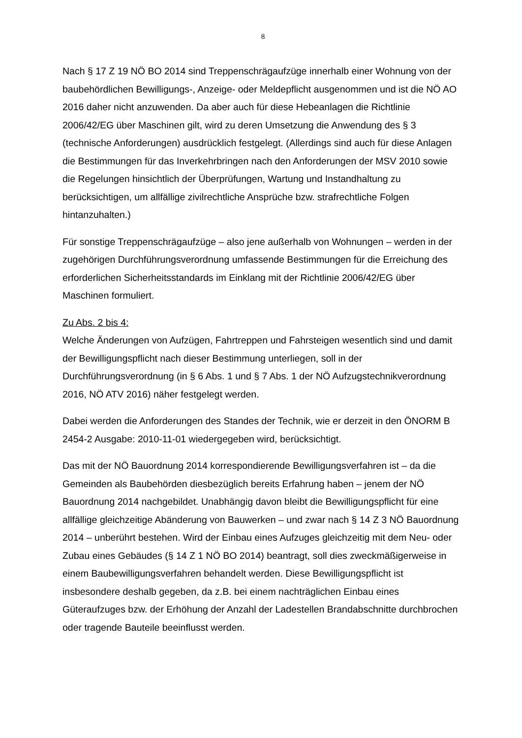8
Nach § 17 Z 19 NÖ BO 2014 sind Treppenschrägaufzüge innerhalb einer Wohnung von der baubehördlichen Bewilligungs-, Anzeige- oder Meldepflicht ausgenommen und ist die NÖ AO 2016 daher nicht anzuwenden. Da aber auch für diese Hebeanlagen die Richtlinie 2006/42/EG über Maschinen gilt, wird zu deren Umsetzung die Anwendung des § 3 (technische Anforderungen) ausdrücklich festgelegt. (Allerdings sind auch für diese Anlagen die Bestimmungen für das Inverkehrbringen nach den Anforderungen der MSV 2010 sowie die Regelungen hinsichtlich der Überprüfungen, Wartung und Instandhaltung zu berücksichtigen, um allfällige zivilrechtliche Ansprüche bzw. strafrechtliche Folgen hintanzuhalten.)
Für sonstige Treppenschrägaufzüge – also jene außerhalb von Wohnungen – werden in der zugehörigen Durchführungsverordnung umfassende Bestimmungen für die Erreichung des erforderlichen Sicherheitsstandards im Einklang mit der Richtlinie 2006/42/EG über Maschinen formuliert.
Zu Abs. 2 bis 4:
Welche Änderungen von Aufzügen, Fahrtreppen und Fahrsteigen wesentlich sind und damit der Bewilligungspflicht nach dieser Bestimmung unterliegen, soll in der Durchführungsverordnung (in § 6 Abs. 1 und § 7 Abs. 1 der NÖ Aufzugstechnikverordnung 2016, NÖ ATV 2016) näher festgelegt werden.
Dabei werden die Anforderungen des Standes der Technik, wie er derzeit in den ÖNORM B 2454-2 Ausgabe: 2010-11-01 wiedergegeben wird, berücksichtigt.
Das mit der NÖ Bauordnung 2014 korrespondierende Bewilligungsverfahren ist – da die Gemeinden als Baubehörden diesbezüglich bereits Erfahrung haben – jenem der NÖ Bauordnung 2014 nachgebildet. Unabhängig davon bleibt die Bewilligungspflicht für eine allfällige gleichzeitige Abänderung von Bauwerken – und zwar nach § 14 Z 3 NÖ Bauordnung 2014 – unberührt bestehen. Wird der Einbau eines Aufzuges gleichzeitig mit dem Neu- oder Zubau eines Gebäudes (§ 14 Z 1 NÖ BO 2014) beantragt, soll dies zweckmäßigerweise in einem Baubewilligungsverfahren behandelt werden. Diese Bewilligungspflicht ist insbesondere deshalb gegeben, da z.B. bei einem nachträglichen Einbau eines Güteraufzuges bzw. der Erhöhung der Anzahl der Ladestellen Brandabschnitte durchbrochen oder tragende Bauteile beeinflusst werden.